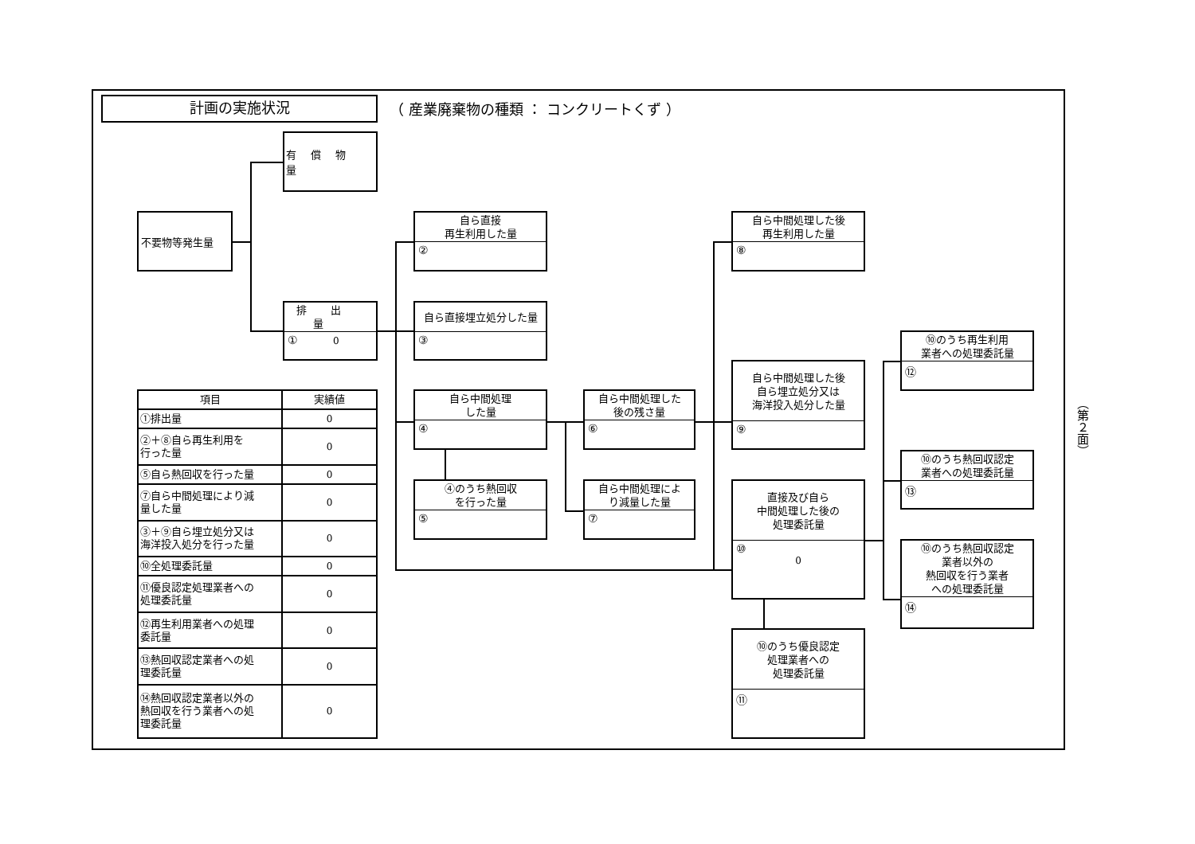計画の実施状況
（ 産業廃棄物の種類 ： コンクリートくず ）
有償物量
不要物等発生量
自ら直接
再生利用した量
②
自ら中間処理した後
再生利用した量
⑧
排出量
① 0
自ら直接埋立処分した量
③
⑩のうち再生利用
業者への処理委託量
⑫
自ら中間処理した後
自ら埋立処分又は
海洋投入処分した量
⑨
| 項目 | 実績値 |
| --- | --- |
| ①排出量 | 0 |
| ②＋⑧自ら再生利用を 行った量 | 0 |
| ⑤自ら熱回収を行った量 | 0 |
| ⑦自ら中間処理により減 量した量 | 0 |
| ③＋⑨自ら埋立処分又は 海洋投入処分を行った量 | 0 |
| ⑩全処理委託量 | 0 |
| ⑪優良認定処理業者への 処理委託量 | 0 |
| ⑫再生利用業者への処理 委託量 | 0 |
| ⑬熱回収認定業者への処 理委託量 | 0 |
| ⑭熱回収認定業者以外の 熱回収を行う業者への処 理委託量 | 0 |
自ら中間処理
した量
④
自ら中間処理した
後の残さ量
⑥
（第２面）
⑩のうち熱回収認定
業者への処理委託量
⑬
④のうち熱回収
を行った量
⑤
自ら中間処理によ
り減量した量
⑦
直接及び自ら
中間処理した後の
処理委託量
⑩
0
⑩のうち熱回収認定
業者以外の
熱回収を行う業者
への処理委託量
⑭
⑩のうち優良認定
処理業者への
処理委託量
⑪